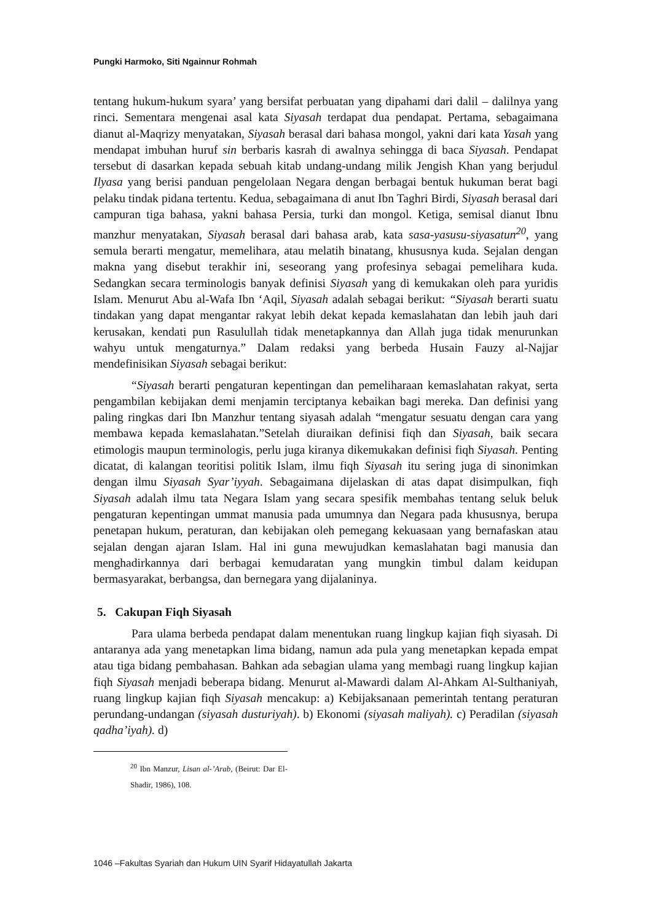Pungki Harmoko, Siti Ngainnur Rohmah
tentang hukum-hukum syara’ yang bersifat perbuatan yang dipahami dari dalil – dalilnya yang rinci. Sementara mengenai asal kata Siyasah terdapat dua pendapat. Pertama, sebagaimana dianut al-Maqrizy menyatakan, Siyasah berasal dari bahasa mongol, yakni dari kata Yasah yang mendapat imbuhan huruf sin berbaris kasrah di awalnya sehingga di baca Siyasah. Pendapat tersebut di dasarkan kepada sebuah kitab undang-undang milik Jengish Khan yang berjudul Ilyasa yang berisi panduan pengelolaan Negara dengan berbagai bentuk hukuman berat bagi pelaku tindak pidana tertentu. Kedua, sebagaimana di anut Ibn Taghri Birdi, Siyasah berasal dari campuran tiga bahasa, yakni bahasa Persia, turki dan mongol. Ketiga, semisal dianut Ibnu manzhur menyatakan, Siyasah berasal dari bahasa arab, kata sasa-yasusu-siyasatun<sup>20</sup>, yang semula berarti mengatur, memelihara, atau melatih binatang, khususnya kuda. Sejalan dengan makna yang disebut terakhir ini, seseorang yang profesinya sebagai pemelihara kuda. Sedangkan secara terminologis banyak definisi Siyasah yang di kemukakan oleh para yuridis Islam. Menurut Abu al-Wafa Ibn ‘Aqil, Siyasah adalah sebagai berikut: “Siyasah berarti suatu tindakan yang dapat mengantar rakyat lebih dekat kepada kemaslahatan dan lebih jauh dari kerusakan, kendati pun Rasulullah tidak menetapkannya dan Allah juga tidak menurunkan wahyu untuk mengaturnya.” Dalam redaksi yang berbeda Husain Fauzy al-Najjar mendefinisikan Siyasah sebagai berikut:
“Siyasah berarti pengaturan kepentingan dan pemeliharaan kemaslahatan rakyat, serta pengambilan kebijakan demi menjamin terciptanya kebaikan bagi mereka. Dan definisi yang paling ringkas dari Ibn Manzhur tentang siyasah adalah “mengatur sesuatu dengan cara yang membawa kepada kemaslahatan.”Setelah diuraikan definisi fiqh dan Siyasah, baik secara etimologis maupun terminologis, perlu juga kiranya dikemukakan definisi fiqh Siyasah. Penting dicatat, di kalangan teoritisi politik Islam, ilmu fiqh Siyasah itu sering juga di sinonimkan dengan ilmu Siyasah Syar’iyyah. Sebagaimana dijelaskan di atas dapat disimpulkan, fiqh Siyasah adalah ilmu tata Negara Islam yang secara spesifik membahas tentang seluk beluk pengaturan kepentingan ummat manusia pada umumnya dan Negara pada khususnya, berupa penetapan hukum, peraturan, dan kebijakan oleh pemegang kekuasaan yang bernafaskan atau sejalan dengan ajaran Islam. Hal ini guna mewujudkan kemaslahatan bagi manusia dan menghadirkannya dari berbagai kemudaratan yang mungkin timbul dalam keidupan bermasyarakat, berbangsa, dan bernegara yang dijalaninya.
5. Cakupan Fiqh Siyasah
Para ulama berbeda pendapat dalam menentukan ruang lingkup kajian fiqh siyasah. Di antaranya ada yang menetapkan lima bidang, namun ada pula yang menetapkan kepada empat atau tiga bidang pembahasan. Bahkan ada sebagian ulama yang membagi ruang lingkup kajian fiqh Siyasah menjadi beberapa bidang. Menurut al-Mawardi dalam Al-Ahkam Al-Sulthaniyah, ruang lingkup kajian fiqh Siyasah mencakup: a) Kebijaksanaan pemerintah tentang peraturan perundang-undangan (siyasah dusturiyah). b) Ekonomi (siyasah maliyah). c) Peradilan (siyasah qadha’iyah). d)
<sup>20</sup> Ibn Manzur, Lisan al-’Arab, (Beirut: Dar El-Shadir, 1986), 108.
1046 –Fakultas Syariah dan Hukum UIN Syarif Hidayatullah Jakarta